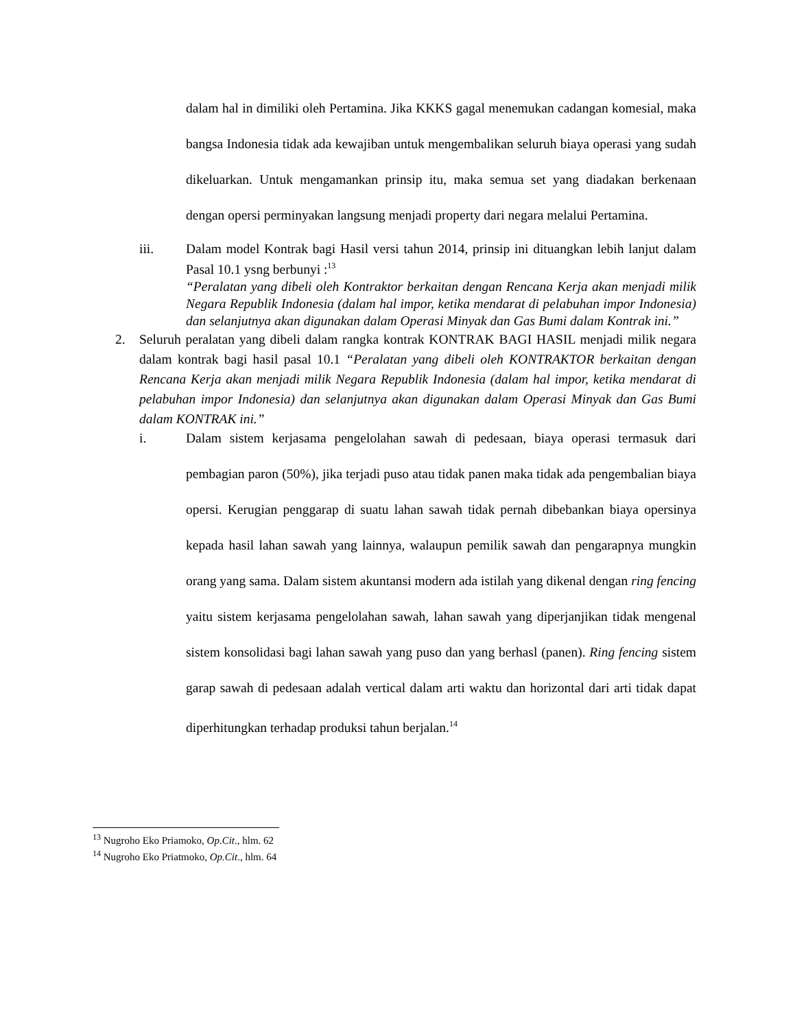dalam hal in dimiliki oleh Pertamina. Jika KKKS gagal menemukan cadangan komesial, maka bangsa Indonesia tidak ada kewajiban untuk mengembalikan seluruh biaya operasi yang sudah dikeluarkan. Untuk mengamankan prinsip itu, maka semua set yang diadakan berkenaan dengan opersi perminyakan langsung menjadi property dari negara melalui Pertamina.
iii. Dalam model Kontrak bagi Hasil versi tahun 2014, prinsip ini dituangkan lebih lanjut dalam Pasal 10.1 ysng berbunyi :<sup>13</sup>
“Peralatan yang dibeli oleh Kontraktor berkaitan dengan Rencana Kerja akan menjadi milik Negara Republik Indonesia (dalam hal impor, ketika mendarat di pelabuhan impor Indonesia) dan selanjutnya akan digunakan dalam Operasi Minyak dan Gas Bumi dalam Kontrak ini.”
2. Seluruh peralatan yang dibeli dalam rangka kontrak KONTRAK BAGI HASIL menjadi milik negara dalam kontrak bagi hasil pasal 10.1 “Peralatan yang dibeli oleh KONTRAKTOR berkaitan dengan Rencana Kerja akan menjadi milik Negara Republik Indonesia (dalam hal impor, ketika mendarat di pelabuhan impor Indonesia) dan selanjutnya akan digunakan dalam Operasi Minyak dan Gas Bumi dalam KONTRAK ini.”
i. Dalam sistem kerjasama pengelolahan sawah di pedesaan, biaya operasi termasuk dari pembagian paron (50%), jika terjadi puso atau tidak panen maka tidak ada pengembalian biaya opersi. Kerugian penggarap di suatu lahan sawah tidak pernah dibebankan biaya opersinya kepada hasil lahan sawah yang lainnya, walaupun pemilik sawah dan pengarapnya mungkin orang yang sama. Dalam sistem akuntansi modern ada istilah yang dikenal dengan ring fencing yaitu sistem kerjasama pengelolahan sawah, lahan sawah yang diperjanjikan tidak mengenal sistem konsolidasi bagi lahan sawah yang puso dan yang berhasl (panen). Ring fencing sistem garap sawah di pedesaan adalah vertical dalam arti waktu dan horizontal dari arti tidak dapat diperhitungkan terhadap produksi tahun berjalan.<sup>14</sup>
<sup>13</sup> Nugroho Eko Priamoko, Op.Cit., hlm. 62
<sup>14</sup> Nugroho Eko Priatmoko, Op.Cit., hlm. 64